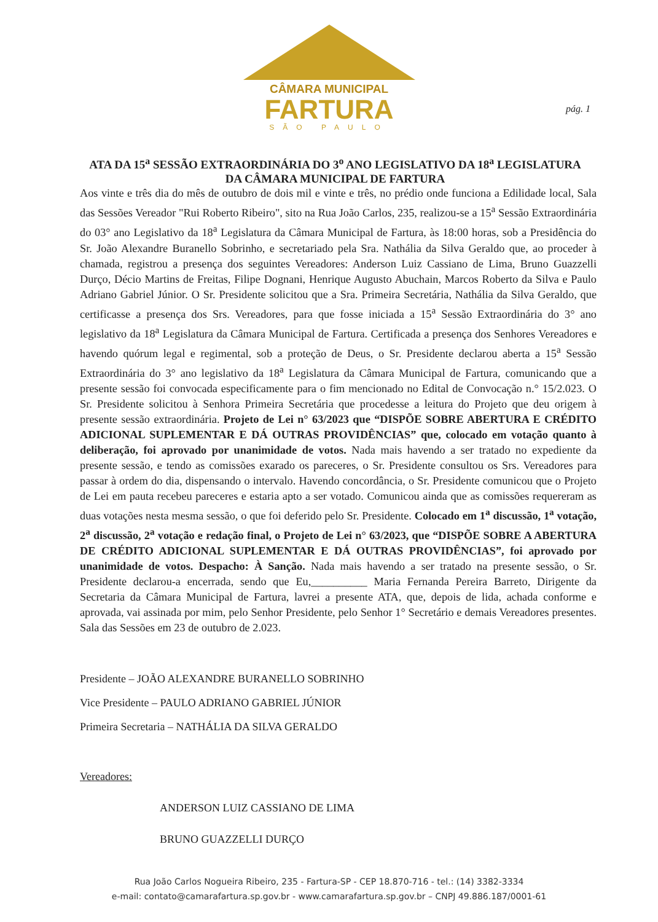CÂMARA MUNICIPAL
FARTURA
SÃO PAULO
pág. 1
ATA DA 15<sup>a</sup> SESSÃO EXTRAORDINÁRIA DO 3<sup>o</sup> ANO LEGISLATIVO DA 18<sup>a</sup> LEGISLATURA DA CÂMARA MUNICIPAL DE FARTURA
Aos vinte e três dia do mês de outubro de dois mil e vinte e três, no prédio onde funciona a Edilidade local, Sala das Sessões Vereador "Rui Roberto Ribeiro", sito na Rua João Carlos, 235, realizou-se a 15<sup>a</sup> Sessão Extraordinária do 03° ano Legislativo da 18<sup>a</sup> Legislatura da Câmara Municipal de Fartura, às 18:00 horas, sob a Presidência do Sr. João Alexandre Buranello Sobrinho, e secretariado pela Sra. Nathália da Silva Geraldo que, ao proceder à chamada, registrou a presença dos seguintes Vereadores: Anderson Luiz Cassiano de Lima, Bruno Guazzelli Durço, Décio Martins de Freitas, Filipe Dognani, Henrique Augusto Abuchain, Marcos Roberto da Silva e Paulo Adriano Gabriel Júnior. O Sr. Presidente solicitou que a Sra. Primeira Secretária, Nathália da Silva Geraldo, que certificasse a presença dos Srs. Vereadores, para que fosse iniciada a 15<sup>a</sup> Sessão Extraordinária do 3° ano legislativo da 18<sup>a</sup> Legislatura da Câmara Municipal de Fartura. Certificada a presença dos Senhores Vereadores e havendo quórum legal e regimental, sob a proteção de Deus, o Sr. Presidente declarou aberta a 15<sup>a</sup> Sessão Extraordinária do 3° ano legislativo da 18<sup>a</sup> Legislatura da Câmara Municipal de Fartura, comunicando que a presente sessão foi convocada especificamente para o fim mencionado no Edital de Convocação n.° 15/2.023. O Sr. Presidente solicitou à Senhora Primeira Secretária que procedesse a leitura do Projeto que deu origem à presente sessão extraordinária. Projeto de Lei n° 63/2023 que “DISPÕE SOBRE ABERTURA E CRÉDITO ADICIONAL SUPLEMENTAR E DÁ OUTRAS PROVIDÊNCIAS” que, colocado em votação quanto à deliberação, foi aprovado por unanimidade de votos. Nada mais havendo a ser tratado no expediente da presente sessão, e tendo as comissões exarado os pareceres, o Sr. Presidente consultou os Srs. Vereadores para passar à ordem do dia, dispensando o intervalo. Havendo concordância, o Sr. Presidente comunicou que o Projeto de Lei em pauta recebeu pareceres e estaria apto a ser votado. Comunicou ainda que as comissões requereram as duas votações nesta mesma sessão, o que foi deferido pelo Sr. Presidente. Colocado em 1<sup>a</sup> discussão, 1<sup>a</sup> votação, 2<sup>a</sup> discussão, 2<sup>a</sup> votação e redação final, o Projeto de Lei n° 63/2023, que “DISPÕE SOBRE A ABERTURA DE CRÉDITO ADICIONAL SUPLEMENTAR E DÁ OUTRAS PROVIDÊNCIAS”, foi aprovado por unanimidade de votos. Despacho: À Sanção. Nada mais havendo a ser tratado na presente sessão, o Sr. Presidente declarou-a encerrada, sendo que Eu,__________ Maria Fernanda Pereira Barreto, Dirigente da Secretaria da Câmara Municipal de Fartura, lavrei a presente ATA, que, depois de lida, achada conforme e aprovada, vai assinada por mim, pelo Senhor Presidente, pelo Senhor 1° Secretário e demais Vereadores presentes. Sala das Sessões em 23 de outubro de 2.023.
Presidente – JOÃO ALEXANDRE BURANELLO SOBRINHO
Vice Presidente – PAULO ADRIANO GABRIEL JÚNIOR
Primeira Secretaria – NATHÁLIA DA SILVA GERALDO
Vereadores:
ANDERSON LUIZ CASSIANO DE LIMA
BRUNO GUAZZELLI DURÇO
Rua João Carlos Nogueira Ribeiro, 235 - Fartura-SP - CEP 18.870-716 - tel.: (14) 3382-3334
e-mail: contato@camarafartura.sp.gov.br - www.camarafartura.sp.gov.br – CNPJ 49.886.187/0001-61